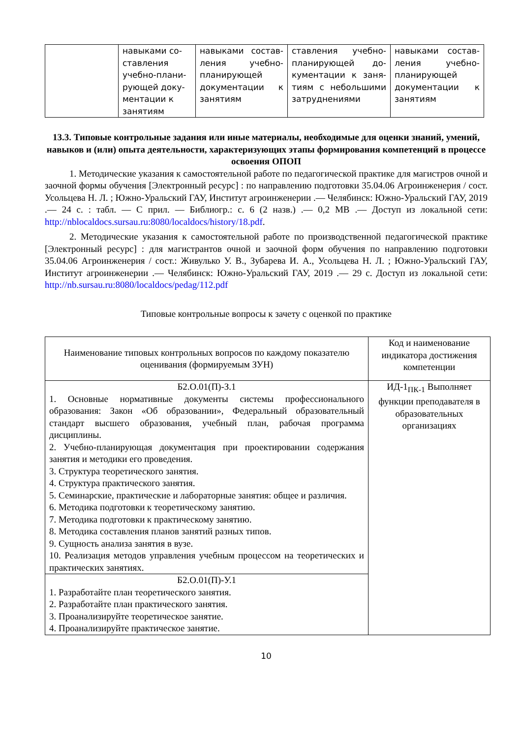| | навыками со-ставления учебно-плани-рующей доку-ментации к занятиям | навыками состав-ления учебно-планирующей документации к занятиям | ставления учебно-планирующей до-кументации к заня-тиям с небольшими затруднениями | навыками состав-ления учебно-планирующей документации к занятиям |
13.3. Типовые контрольные задания или иные материалы, необходимые для оценки знаний, умений, навыков и (или) опыта деятельности, характеризующих этапы формирования компетенций в процессе освоения ОПОП
1. Методические указания к самостоятельной работе по педагогической практике для магистров очной и заочной формы обучения [Электронный ресурс] : по направлению подготовки 35.04.06 Агроинженерия / сост. Усольцева Н. Л. ; Южно-Уральский ГАУ, Институт агроинженерии .— Челябинск: Южно-Уральский ГАУ, 2019 .— 24 с. : табл. — С прил. — Библиогр.: с. 6 (2 назв.) .— 0,2 MB .— Доступ из локальной сети: http://nblocaldocs.sursau.ru:8080/localdocs/history/18.pdf.
2. Методические указания к самостоятельной работе по производственной педагогической практике [Электронный ресурс] : для магистрантов очной и заочной форм обучения по направлению подготовки 35.04.06 Агроинженерия / сост.: Живулько У. В., Зубарева И. А., Усольцева Н. Л. ; Южно-Уральский ГАУ, Институт агроинженерии .— Челябинск: Южно-Уральский ГАУ, 2019 .— 29 с. Доступ из локальной сети: http://nb.sursau.ru:8080/localdocs/pedag/112.pdf
Типовые контрольные вопросы к зачету с оценкой по практике
| Наименование типовых контрольных вопросов по каждому показателю оценивания (формируемым ЗУН) | Код и наименование индикатора достижения компетенции |
| Б2.О.01(П)-З.1 1. Основные нормативные документы системы профессионального образования: Закон «Об образовании», Федеральный образовательный стандарт высшего образования, учебный план, рабочая программа дисциплины. 2. Учебно-планирующая документация при проектировании содержания занятия и методики его проведения. 3. Структура теоретического занятия. 4. Структура практического занятия. 5. Семинарские, практические и лабораторные занятия: общее и различия. 6. Методика подготовки к теоретическому занятию. 7. Методика подготовки к практическому занятию. 8. Методика составления планов занятий разных типов. 9. Сущность анализа занятия в вузе. 10. Реализация методов управления учебным процессом на теоретических и практических занятиях. | ИД-1<sub>ПК-1</sub> Выполняет функции преподавателя в образовательных организациях |
| Б2.О.01(П)-У.1 1. Разработайте план теоретического занятия. 2. Разработайте план практического занятия. 3. Проанализируйте теоретическое занятие. 4. Проанализируйте практическое занятие. | |
10